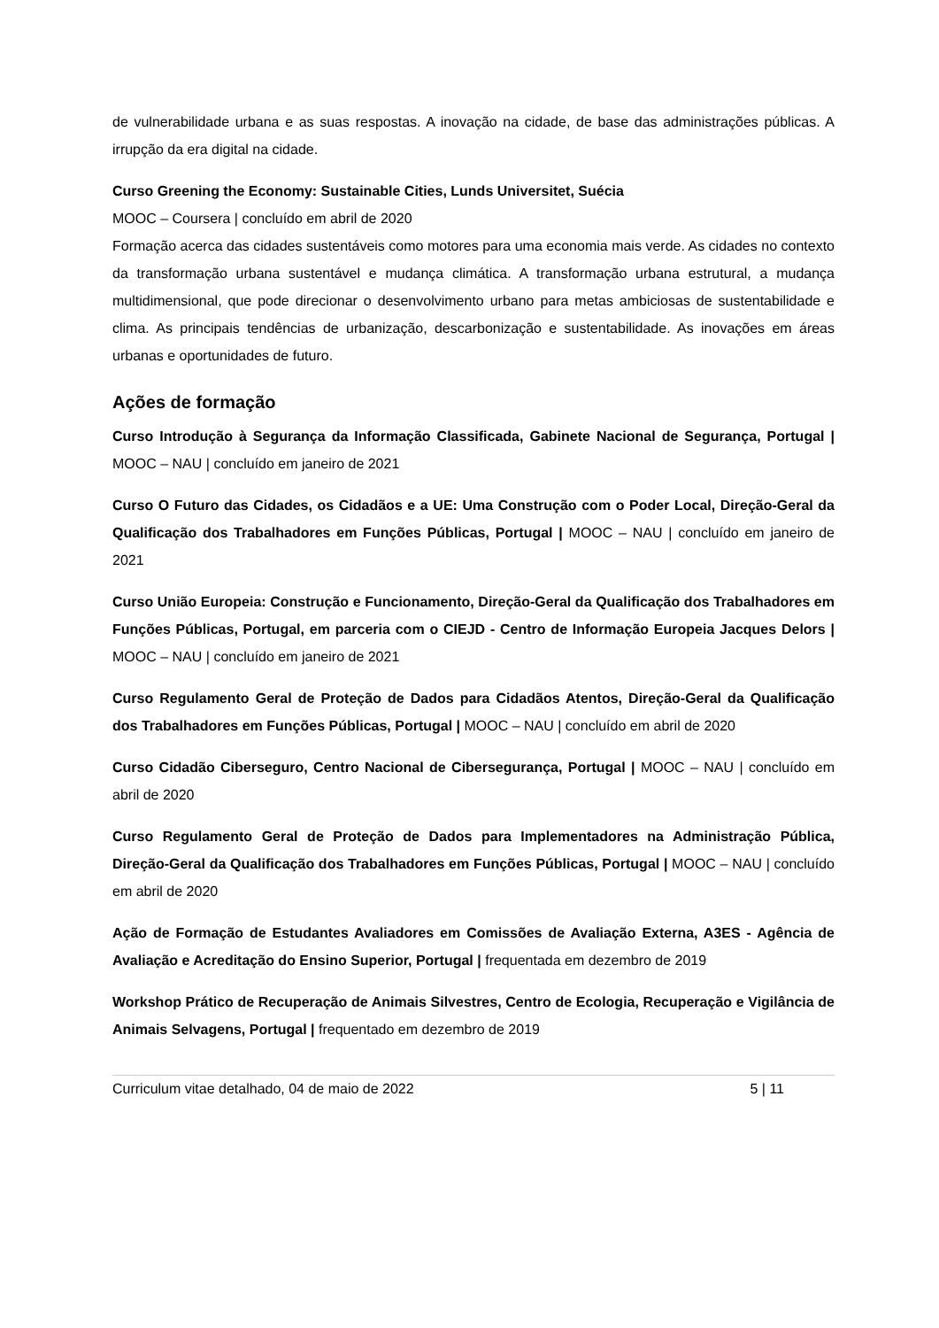de vulnerabilidade urbana e as suas respostas. A inovação na cidade, de base das administrações públicas. A irrupção da era digital na cidade.
Curso Greening the Economy: Sustainable Cities, Lunds Universitet, Suécia
MOOC – Coursera | concluído em abril de 2020
Formação acerca das cidades sustentáveis como motores para uma economia mais verde. As cidades no contexto da transformação urbana sustentável e mudança climática. A transformação urbana estrutural, a mudança multidimensional, que pode direcionar o desenvolvimento urbano para metas ambiciosas de sustentabilidade e clima. As principais tendências de urbanização, descarbonização e sustentabilidade. As inovações em áreas urbanas e oportunidades de futuro.
Ações de formação
Curso Introdução à Segurança da Informação Classificada, Gabinete Nacional de Segurança, Portugal | MOOC – NAU | concluído em janeiro de 2021
Curso O Futuro das Cidades, os Cidadãos e a UE: Uma Construção com o Poder Local, Direção-Geral da Qualificação dos Trabalhadores em Funções Públicas, Portugal | MOOC – NAU | concluído em janeiro de 2021
Curso União Europeia: Construção e Funcionamento, Direção-Geral da Qualificação dos Trabalhadores em Funções Públicas, Portugal, em parceria com o CIEJD - Centro de Informação Europeia Jacques Delors | MOOC – NAU | concluído em janeiro de 2021
Curso Regulamento Geral de Proteção de Dados para Cidadãos Atentos, Direção-Geral da Qualificação dos Trabalhadores em Funções Públicas, Portugal | MOOC – NAU | concluído em abril de 2020
Curso Cidadão Ciberseguro, Centro Nacional de Cibersegurança, Portugal | MOOC – NAU | concluído em abril de 2020
Curso Regulamento Geral de Proteção de Dados para Implementadores na Administração Pública, Direção-Geral da Qualificação dos Trabalhadores em Funções Públicas, Portugal | MOOC – NAU | concluído em abril de 2020
Ação de Formação de Estudantes Avaliadores em Comissões de Avaliação Externa, A3ES - Agência de Avaliação e Acreditação do Ensino Superior, Portugal | frequentada em dezembro de 2019
Workshop Prático de Recuperação de Animais Silvestres, Centro de Ecologia, Recuperação e Vigilância de Animais Selvagens, Portugal | frequentado em dezembro de 2019
Curriculum vitae detalhado, 04 de maio de 2022 5 | 11